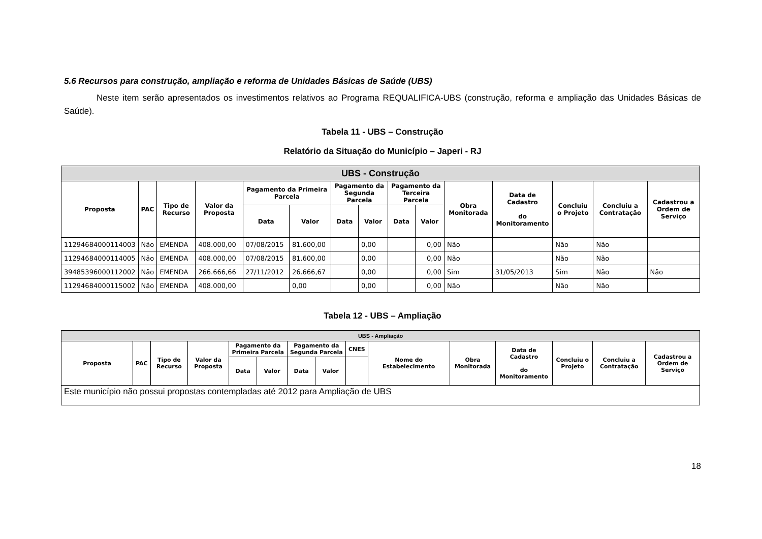5.6 Recursos para construção, ampliação e reforma de Unidades Básicas de Saúde (UBS)
Neste item serão apresentados os investimentos relativos ao Programa REQUALIFICA-UBS (construção, reforma e ampliação das Unidades Básicas de Saúde).
Tabela 11 - UBS – Construção
Relatório da Situação do Município – Japeri - RJ
| UBS - Construção | | | | | | | | | | | | | | |
| --- | --- | --- | --- | --- | --- | --- | --- | --- | --- | --- | --- | --- | --- | --- |
| Proposta | PAC | Tipo de Recurso | Valor da Proposta | Pagamento da Primeira Parcela | | Pagamento da Segunda Parcela | | Pagamento da Terceira Parcela | | Obra Monitorada | Data de Cadastro do Monitoramento | Concluiu o Projeto | Concluiu a Contratação | Cadastrou a Ordem de Serviço |
| | | | | Data | Valor | Data | Valor | Data | Valor | | | | | |
| 11294684000114003 | Não | EMENDA | 408.000,00 | 07/08/2015 | 81.600,00 | | 0,00 | | 0,00 | Não | | Não | Não | |
| 11294684000114005 | Não | EMENDA | 408.000,00 | 07/08/2015 | 81.600,00 | | 0,00 | | 0,00 | Não | | Não | Não | |
| 39485396000112002 | Não | EMENDA | 266.666,66 | 27/11/2012 | 26.666,67 | | 0,00 | | 0,00 | Sim | 31/05/2013 | Sim | Não | Não |
| 11294684000115002 | Não | EMENDA | 408.000,00 | | 0,00 | | 0,00 | | 0,00 | Não | | Não | Não | |
Tabela 12 - UBS – Ampliação
| UBS - Ampliação | | | | | | | | | | | | | | |
| --- | --- | --- | --- | --- | --- | --- | --- | --- | --- | --- | --- | --- | --- | --- |
| Proposta | PAC | Tipo de Recurso | Valor da Proposta | Pagamento da Primeira Parcela | | Pagamento da Segunda Parcela | | CNES | Nome do Estabelecimento | Obra Monitorada | Data de Cadastro do Monitoramento | Concluiu o Projeto | Concluiu a Contratação | Cadastrou a Ordem de Serviço |
| | | | | Data | Valor | Data | Valor | | | | | | | |
| Este município não possui propostas contempladas até 2012 para Ampliação de UBS | | | | | | | | | | | | | | |
18